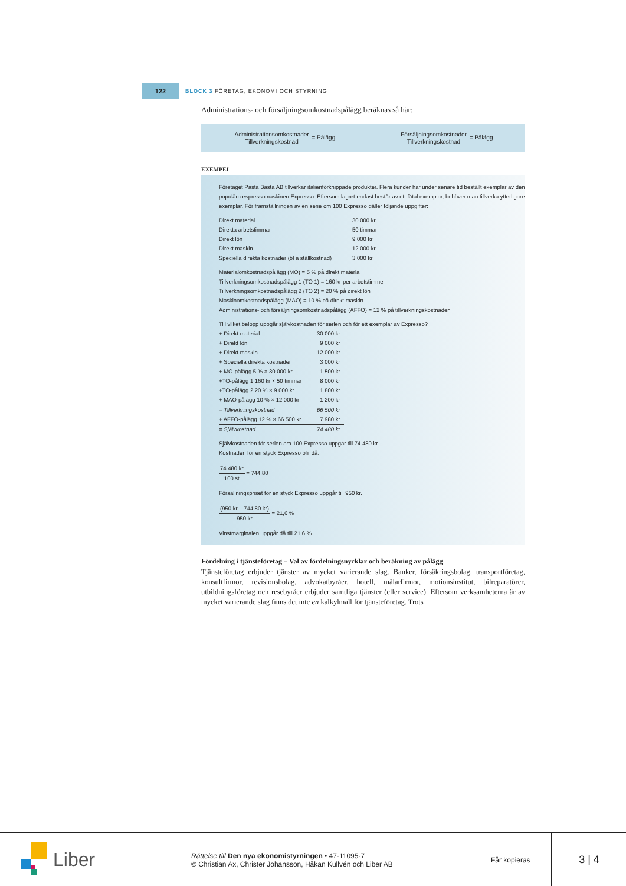122
BLOCK 3 FÖRETAG, EKONOMI OCH STYRNING
Administrations- och försäljningsomkostnadspålägg beräknas så här:
Administrationsomkostnader Tillverkningskostnad = Pålägg
Försäljningsomkostnader Tillverkningskostnad = Pålägg
EXEMPEL
Företaget Pasta Basta AB tillverkar italienförknippade produkter. Flera kunder har under senare tid beställt exemplar av den populära espressomaskinen Expresso. Eftersom lagret endast består av ett fåtal exemplar, behöver man tillverka ytterligare exemplar. För framställningen av en serie om 100 Expresso gäller följande uppgifter:
| Direkt material | 30 000 kr |
| Direkta arbetstimmar | 50 timmar |
| Direkt lön | 9 000 kr |
| Direkt maskin | 12 000 kr |
| Speciella direkta kostnader (bl a ställkostnad) | 3 000 kr |
Materialomkostnadspålägg (MO) = 5 % på direkt material
Tillverkningsomkostnadspålägg 1 (TO 1) = 160 kr per arbetstimme
Tillverkningsomkostnadspålägg 2 (TO 2) = 20 % på direkt lön
Maskinomkostnadspålägg (MAO) = 10 % på direkt maskin
Administrations- och försäljningsomkostnadspålägg (AFFO) = 12 % på tillverkningskostnaden
Till vilket belopp uppgår självkostnaden för serien och för ett exemplar av Expresso?
| + Direkt material | 30 000 kr |
| + Direkt lön | 9 000 kr |
| + Direkt maskin | 12 000 kr |
| + Speciella direkta kostnader | 3 000 kr |
| + MO-pålägg 5 % × 30 000 kr | 1 500 kr |
| +TO-pålägg 1 160 kr × 50 timmar | 8 000 kr |
| +TO-pålägg 2 20 % × 9 000 kr | 1 800 kr |
| + MAO-pålägg 10 % × 12 000 kr | 1 200 kr |
| = Tillverkningskostnad | 66 500 kr |
| + AFFO-pålägg 12 % × 66 500 kr | 7 980 kr |
| = Självkostnad | 74 480 kr |
Självkostnaden för serien om 100 Expresso uppgår till 74 480 kr.
Kostnaden för en styck Expresso blir då:
74 480 kr 100 st = 744,80
Försäljningspriset för en styck Expresso uppgår till 950 kr.
(950 kr – 744,80 kr) 950 kr = 21,6 %
Vinstmarginalen uppgår då till 21,6 %
Fördelning i tjänsteföretag – Val av fördelningsnycklar och beräkning av pålägg
Tjänsteföretag erbjuder tjänster av mycket varierande slag. Banker, försäkringsbolag, transportföretag, konsultfirmor, revisionsbolag, advokatbyråer, hotell, målarfirmor, motionsinstitut, bilreparatörer, utbildningsföretag och resebyråer erbjuder samtliga tjänster (eller service). Eftersom verksamheterna är av mycket varierande slag finns det inte en kalkylmall för tjänsteföretag. Trots
Liber
Rättelse till Den nya ekonomistyrningen • 47-11095-7
© Christian Ax, Christer Johansson, Håkan Kullvén och Liber AB
Får kopieras 3 | 4